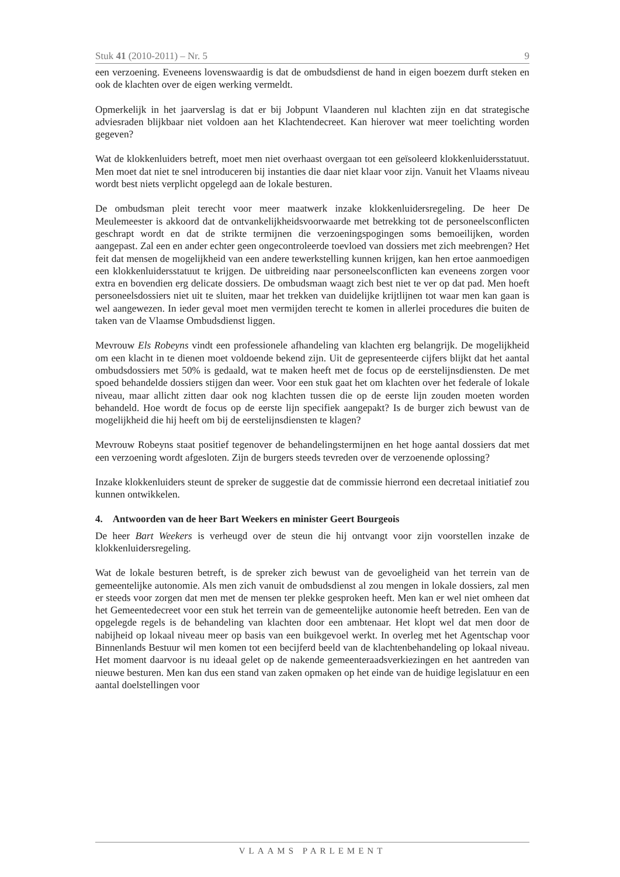Stuk 41 (2010-2011) – Nr. 5 9
een verzoening. Eveneens lovenswaardig is dat de ombudsdienst de hand in eigen boezem durft steken en ook de klachten over de eigen werking vermeldt.
Opmerkelijk in het jaarverslag is dat er bij Jobpunt Vlaanderen nul klachten zijn en dat strategische adviesraden blijkbaar niet voldoen aan het Klachtendecreet. Kan hierover wat meer toelichting worden gegeven?
Wat de klokkenluiders betreft, moet men niet overhaast overgaan tot een geïsoleerd klokkenluidersstatuut. Men moet dat niet te snel introduceren bij instanties die daar niet klaar voor zijn. Vanuit het Vlaams niveau wordt best niets verplicht opgelegd aan de lokale besturen.
De ombudsman pleit terecht voor meer maatwerk inzake klokkenluidersregeling. De heer De Meulemeester is akkoord dat de ontvankelijkheidsvoorwaarde met betrekking tot de personeelsconflicten geschrapt wordt en dat de strikte termijnen die verzoeningspogingen soms bemoeilijken, worden aangepast. Zal een en ander echter geen ongecontroleerde toevloed van dossiers met zich meebrengen? Het feit dat mensen de mogelijkheid van een andere tewerkstelling kunnen krijgen, kan hen ertoe aanmoedigen een klokkenluidersstatuut te krijgen. De uitbreiding naar personeelsconflicten kan eveneens zorgen voor extra en bovendien erg delicate dossiers. De ombudsman waagt zich best niet te ver op dat pad. Men hoeft personeelsdossiers niet uit te sluiten, maar het trekken van duidelijke krijtlijnen tot waar men kan gaan is wel aangewezen. In ieder geval moet men vermijden terecht te komen in allerlei procedures die buiten de taken van de Vlaamse Ombudsdienst liggen.
Mevrouw Els Robeyns vindt een professionele afhandeling van klachten erg belangrijk. De mogelijkheid om een klacht in te dienen moet voldoende bekend zijn. Uit de gepresenteerde cijfers blijkt dat het aantal ombudsdossiers met 50% is gedaald, wat te maken heeft met de focus op de eerstelijnsdiensten. De met spoed behandelde dossiers stijgen dan weer. Voor een stuk gaat het om klachten over het federale of lokale niveau, maar allicht zitten daar ook nog klachten tussen die op de eerste lijn zouden moeten worden behandeld. Hoe wordt de focus op de eerste lijn specifiek aangepakt? Is de burger zich bewust van de mogelijkheid die hij heeft om bij de eerstelijnsdiensten te klagen?
Mevrouw Robeyns staat positief tegenover de behandelingstermijnen en het hoge aantal dossiers dat met een verzoening wordt afgesloten. Zijn de burgers steeds tevreden over de verzoenende oplossing?
Inzake klokkenluiders steunt de spreker de suggestie dat de commissie hierrond een decretaal initiatief zou kunnen ontwikkelen.
4. Antwoorden van de heer Bart Weekers en minister Geert Bourgeois
De heer Bart Weekers is verheugd over de steun die hij ontvangt voor zijn voorstellen inzake de klokkenluidersregeling.
Wat de lokale besturen betreft, is de spreker zich bewust van de gevoeligheid van het terrein van de gemeentelijke autonomie. Als men zich vanuit de ombudsdienst al zou mengen in lokale dossiers, zal men er steeds voor zorgen dat men met de mensen ter plekke gesproken heeft. Men kan er wel niet omheen dat het Gemeentedecreet voor een stuk het terrein van de gemeentelijke autonomie heeft betreden. Een van de opgelegde regels is de behandeling van klachten door een ambtenaar. Het klopt wel dat men door de nabijheid op lokaal niveau meer op basis van een buikgevoel werkt. In overleg met het Agentschap voor Binnenlands Bestuur wil men komen tot een becijferd beeld van de klachtenbehandeling op lokaal niveau. Het moment daarvoor is nu ideaal gelet op de nakende gemeenteraadsverkiezingen en het aantreden van nieuwe besturen. Men kan dus een stand van zaken opmaken op het einde van de huidige legislatuur en een aantal doelstellingen voor
VLAAMS PARLEMENT